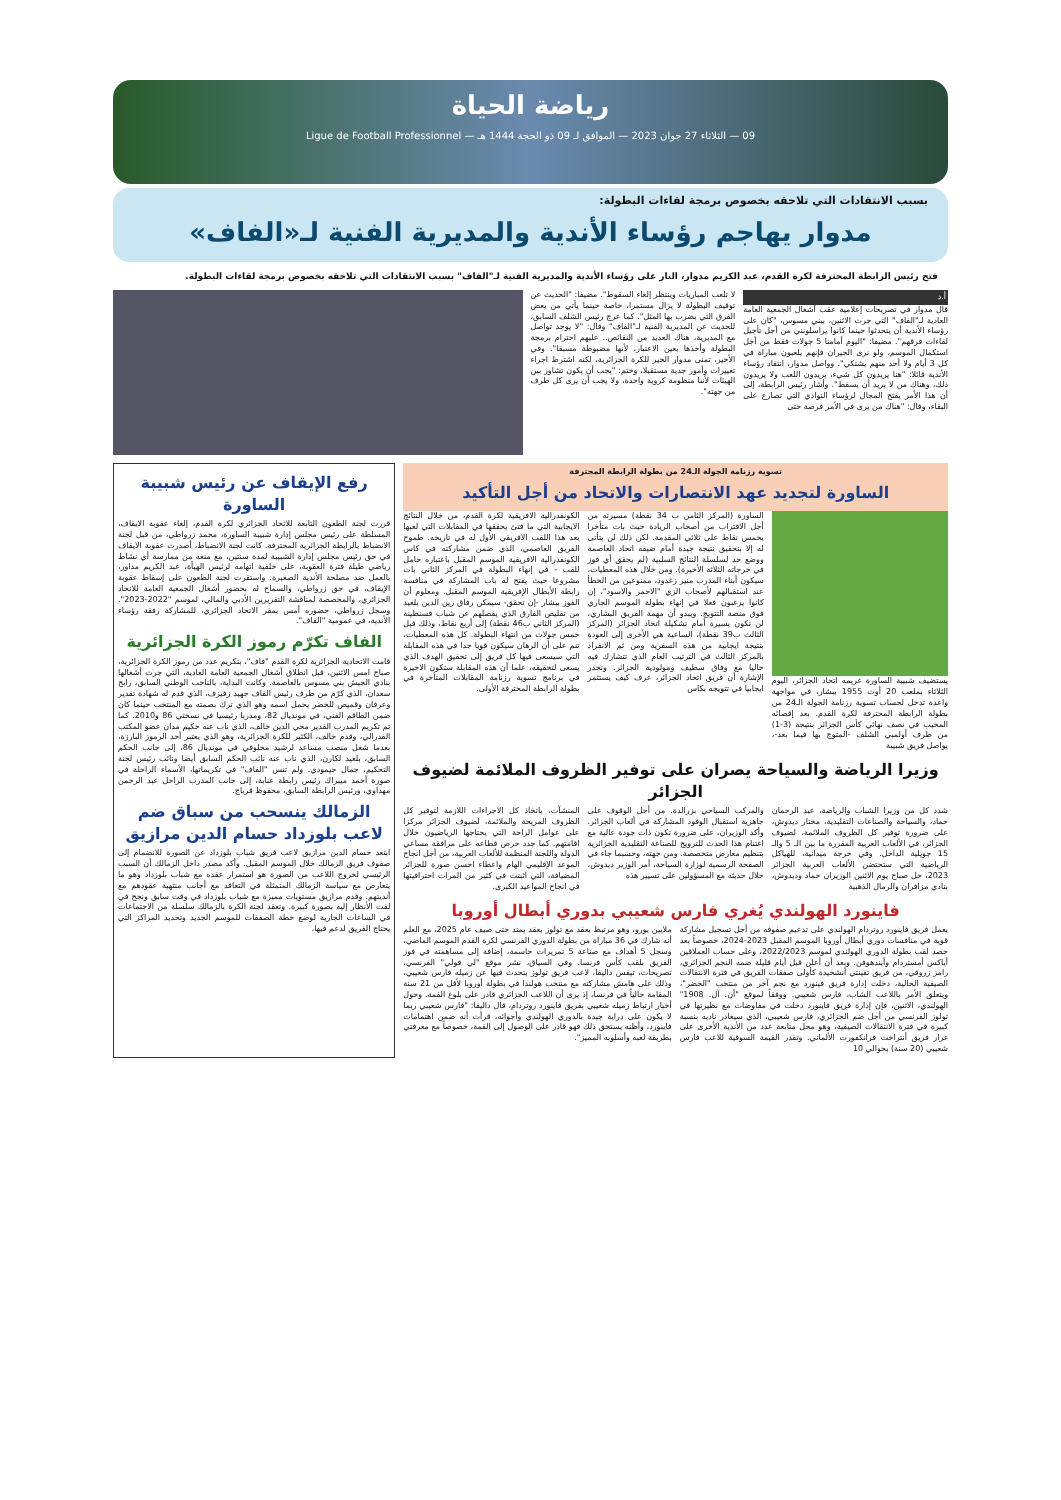رياضة الحياة
09 — الثلاثاء 27 جوان 2023 — الموافق لـ 09 ذو الحجة 1444 هـ — Ligue de Football Professionnel
بسبب الانتقادات التي تلاحقه بخصوص برمجة لقاءات البطولة:
مدوار يهاجم رؤساء الأندية والمديرية الفنية لـ«الفاف»
فتح رئيس الرابطة المحترفة لكرة القدم، عبد الكريم مدوار، النار على رؤساء الأندية والمديرية الفنية لـ"الفاف" بسبب الانتقادات التي تلاحقه بخصوص برمجة لقاءات البطولة.
أ.د
قال مدوار في تصريحات إعلامية عقب أشغال الجمعية العامة العادية لـ"الفاف" التي جرت الاثنين، ببني مسوس، "كان على رؤساء الأندية أن يتحدثوا حينما كانوا يراسلونني من أجل تأجيل لقاءات فرقهم". مضيفا: "اليوم أمامنا 5 جولات فقط من أجل استكمال الموسم، ولو نرى الجيران فإنهم يلعبون مباراة في كل 3 أيام ولا أحد منهم يشتكي". وواصل مدوار، انتقاد رؤساء الأندية قائلا: "هنا يريدون كل شيء، يريدون اللعب ولا يريدون ذلك، وهناك من لا يريد أن يسقط". وأشار رئيس الرابطة، إلى أن هذا الأمر يفتح المجال لرؤساء النوادي التي تصارع على البقاء، وقال: "هناك من يرى في الأمر فرصة حتى
لا تلعب المباريات وينتظر إلغاء السقوط". مضيفا: "الحديث عن توقيف البطولة لا يزال مستمرا، خاصة حينما يأتي من بعض الفرق التي يضرب بها المثل". كما عرج رئيس الشلف السابق، للحديث عن المديرية الفنية لـ"الفاف" وقال: "لا يوجد تواصل مع المديرية، هناك العديد من النقائص.. عليهم احترام برمجة البطولة وأخذها بعين الاعتبار، لأنها مضبوطة مسبقا". وفي الأخير، تمنى مدوار الخير للكرة الجزائرية، لكنه اشترط اجراء تغييرات وأمور جدية مستقبلا، وختم: "يجب أن يكون تشاور بين الهيئات لأننا منظومة كروية واحدة، ولا يجب أن يرى كل طرف من جهته".
تسوية رزنامة الجولة الـ24 من بطولة الرابطة المحترفة
الساورة لتجديد عهد الانتصارات والاتحاد من أجل التأكيد
يستضيف شبيبة الساورة غريمه اتحاد الجزائر، اليوم الثلاثاء بملعب 20 أوت 1955 ببشار، في مواجهة واعدة تدخل لحساب تسوية رزنامة الجولة الـ24 من بطولة الرابطة المحترفة لكرة القدم. بعد إقصائه المخيب في نصف نهائي كأس الجزائر بنتيجة (3-1) من طرف أولمبي الشلف -المتوج بها فيما بعد-، يواصل فريق شبيبة
الساورة (المركز الثامن ب 34 نقطة) مسيرته من أجل الاقتراب من أصحاب الريادة حيث بات متأخرا بخمس نقاط على ثلاثي المقدمة. لكن ذلك لن يتأتى له إلا بتحقيق نتيجة جيدة أمام ضيفه اتحاد العاصمة ووضع حد لسلسلة النتائج السلبية (لم يحقق أي فوز في خرجاته الثلاثة الأخيرة). ومن خلال هذه المعطيات، سيكون أبناء المدرب منير زغدود، ممنوعين من الخطأ عند استقبالهم لأصحاب الزي "الاحمر والاسود"، إن كانوا يرغبون فعلا في إنهاء بطولة الموسم الجاري فوق منصة التتويج. ويبدو أن مهمة الفريق البشاري، لن تكون يسيرة أمام تشكيلة اتحاد الجزائر (المركز الثالث ب39 نقطة)، الساعية هي الأخرى إلى العودة بنتيجة ايجابية من هذه السفرية ومن ثم الانفراد بالمركز الثالث في الترتيب العام الذي تتشارك فيه حاليا مع وفاق سطيف ومولودية الجزائر. وتجدر الإشارة أن فريق اتحاد الجزائر، عرف كيف يستثمر ايجابيا في تتويجه بكاس
الكونفدرالية الافريقية لكرة القدم، من خلال النتائج الايجابية التي ما فتئ يحققها في المقابلات التي لعبها بعد هذا اللقب الافريقي الأول له في تاريخه. طموح الفريق العاصمي، الذي ضمن مشاركته في كاس الكونفدرالية الافريقية الموسم المقبل باعتباره حامل للقب - في إنهاء البطولة في المركز الثاني بات مشروعا حيث يفتح له باب المشاركة في منافسة رابطة الأبطال الإفريقية الموسم المقبل. ومعلوم أن الفوز ببشار -إن تحقق- سيمكن رفاق زين الدين بلعيد من تقليص الفارق الذي يفصلهم عن شباب قسنطينة (المركز الثاني ب46 نقطة) إلى أربع نقاط، وذلك قبل خمس جولات من انتهاء البطولة. كل هذه المعطيات، تنم على أن الرهان سيكون قويا جدا في هذه المقابلة التي سيسعى فيها كل فريق إلى تحقيق الهدف الذي يسعى لتحقيقه، علما أن هذه المقابلة ستكون الاخيرة في برنامج تسوية رزنامة المقابلات المتأخرة في بطولة الرابطة المحترفة الأولى.
وزيرا الرياضة والسياحة يصران على توفير الظروف الملائمة لضيوف الجزائر
شدد كل من وزيرا الشباب والرياضة، عبد الرحمان حماد، والسياحة والصناعات التقليدية، مختار ديدوش، على ضرورة توفير كل الظروف الملائمة، لضيوف الجزائر، في الألعاب العربية المقررة ما بين الـ 5 والـ 15 جويلية الداخل. وفي خرجة ميدانية، للهياكل الرياضية التي ستحتضن الألعاب العربية الجزائر 2023، حل صباح يوم الاثنين الوزيران حماد وديدوش، بنادي مزافران والرمال الذهبية
والمركب السياحي بزرالدة. من أجل الوقوف على جاهزية استقبال الوفود المشاركة في ألعاب الجزائر. وأكد الوزيران، على ضرورة تكون ذات جودة عالية مع اغتنام هذا الحدث للترويج للصناعة التقليدية الجزائرية بتنظيم معارض متخصصة. ومن جهته، وحسبما جاء في الصفحة الرسمية لوزارة السياحة، أمر الوزير ديدوش، خلال حديثه مع المسؤولين على تسيير هذه
المنشآت، باتخاذ كل الاجراءات اللازمة لتوفير كل الظروف المريحة والملائمة، لضيوف الجزائر مركزا على عوامل الراحة التي يحتاجها الرياضيون خلال اقامتهم. كما جدد حرص قطاعه على مرافقة مساعي الدولة واللجنة المنظمة للألعاب العربية، من أجل انجاح الموعد الإقليمي الهام واعطاء احسن صورة للجزائر المضيافة، التي اثبتت في كثير من المرات احترافيتها في انجاح المواعيد الكبرى.
فاينورد الهولندي يُغري فارس شعيبي بدوري أبطال أوروبا
يعمل فريق فاينورد روتردام الهولندي على تدعيم صفوفه من أجل تسجيل مشاركة قوية في منافسات دوري أبطال أوروبا الموسم المقبل 2023-2024، خصوصاً بعد حصد لقب بطولة الدوري الهولندي لموسم 2022/2023، وعلى حساب العملاقين أياكس أمستردام وأيندهوفن. وبعد أن أعلن قبل أيام قليلة ضمه النجم الجزائري، رامز زروقي، من فريق تفينتي أنشخيدة كأولى صفقات الفريق في فترة الانتقالات الصيفية الحالية، دخلت إدارة فريق فينورد مع نجم آخر من منتخب "الخضر"، ويتعلق الأمر باللاعب الشاب، فارس شعيبي. ووفقاً لموقع "أن. آل. 1908" الهولندي، الاثنين، فإن إدارة فريق فاينورد دخلت في مفاوضات مع نظيرتها في تولوز الفرنسي من أجل ضم الجزائري، فارس شعيبي، الذي سيغادر ناديه بنسبة كبيرة في فترة الانتقالات الصيفية، وهو محل متابعة عدد من الأندية الأخرى على غرار فريق أنتراخت فرانكفورت الألماني. وتقدر القيمة السوقية للاعب فارس شعيبي (20 سنة) بحوالي 10
ملايين يورو، وهو مرتبط بعقد مع تولوز بعقد يمتد حتى صيف عام 2025، مع العلم أنه شارك في 36 مباراة من بطولة الدوري الفرنسي لكرة القدم الموسم الماضي، وسجل 5 أهداف مع صناعة 5 تمريرات حاسمة، إضافة إلى مساهمته في فوز الفريق بلقب كأس فرنسا. وفي السياق، نشر موقع "لي فولي" الفرنسي، تصريحات، تيفس داليفا، لاعب فريق تولوز يتحدث فيها عن زميله فارس شعيبي، وذلك على هامش مشاركته مع منتخب هولندا في بطولة أوروبا لأقل من 21 سنة المقامة حالياً في فرنسا، إذ يرى أن اللاعب الجزائري قادر على بلوغ القمة. وحول أخبار ارتباط زميله شعيبي بفريق فاينورد روتردام، قال داليفا: "فارس شعيبي ربما لا يكون على دراية جيدة بالدوري الهولندي وأجوائه، قرأت أنه ضمن اهتمامات فاينورد، وأظنه يستحق ذلك فهو قادر على الوصول إلى القمة، خصوصاً مع معرفتي بطريقة لعبه وأسلوبه المميز".
رفع الإيقاف عن رئيس شبيبة الساورة
قررت لجنة الطعون التابعة للاتحاد الجزائري لكرة القدم، إلغاء عقوبة الايقاف، المسلطة على رئيس مجلس إدارة شبيبة الساورة، محمد زرواطي، من قبل لجنة الانضباط بالرابطة الجزائرية المحترفة. كانت لجنة الانضباط، أصدرت عقوبة الايقاف في حق رئيس مجلس إدارة الشبيبة لمدة سنتين، مع منعه من ممارسة أي نشاط رياضي طيلة فترة العقوبة، على خلفية اتهامه لرئيس الهيأة، عبد الكريم مداور، بالعمل ضد مصلحة الأندية الصغيرة. واستقرت لجنة الطعون على إسقاط عقوبة الإيقاف، في حق زرواطي، والسماح له بحضور أشغال الجمعية العامة للاتحاد الجزائري، والمخصصة لمناقشة التقريرين الأدبي والمالي، لموسم "2022-2023". وسجل زرواطي، حضوره أمس بمقر الاتحاد الجزائري، للمشاركة رفقة رؤساء الأندية، في عمومية "الفاف".
الفاف تكرّم رموز الكرة الجزائرية
قامت الاتحادية الجزائرية لكرة القدم "فاف"، بتكريم عدد من رموز الكرة الجزائرية، صباح امس الاثنين، قبل انطلاق أشغال الجمعية العامة العادية، التي جرت أشغالها بنادي الجيش بني مسوس بالعاصمة. وكانت البداية، بالناخب الوطني السابق، رابح سعدان، الذي كرّم من طرف رئيس الفاف جهيد زفيزف، الذي قدم له شهادة تقدير وعرفان وقميص للخضر يحمل اسمه وهو الذي ترك بصمته مع المنتخب حينما كان ضمن الطاقم الفني، في مونديال 82، ومدربا رئيسيا في نسختي 86 و2010. كما تم تكريم المدرب القدير محي الدين خالف، الذي ناب عنه حكيم مدان عضو المكتب الفدرالي، وقدم خالف، الكثير للكرة الجزائرية، وهو الذي يعتبر أحد الرموز البارزة، بعدما شغل منصب مساعد لرشيد مخلوفي في مونديال 86، إلى جانب الحكم السابق، بلعيد لكارن، الذي ناب عنه نائب الحكم السابق أيضا ونائب رئيس لجنة التحكيم، جمال حيمودي. ولم تنس "الفاف" في تكريماتها، الأسماء الراحلة في صورة أحمد ميبراك رئيس رابطة عنابة، إلى جانب المدرب الراحل عبد الرحمن مهداوي، ورئيس الرابطة السابق، محفوظ قرباج.
الزمالك ينسحب من سباق ضم لاعب بلوزداد حسام الدين مرازيق
ابتعد حسام الدين مرازيق لاعب فريق شباب بلوزداد عن الصورة للانضمام إلى صفوف فريق الزمالك خلال الموسم المقبل. وأكد مصدر داخل الزمالك أن السبب الرئيسي لخروج اللاعب من الصورة هو استمرار عقده مع شباب بلوزداد وهو ما يتعارض مع سياسة الزمالك المتمثلة في التعاقد مع أجانب منتهية عقودهم مع أنديتهم. وقدم مرازيق مستويات مميزة مع شباب بلوزداد في وقت سابق ونجح في لفت الأنظار إليه بصورة كبيرة. وتعقد لجنة الكرة بالزمالك سلسلة من الاجتماعات في الساعات الجارية لوضع خطة الصفقات للموسم الجديد وتحديد المراكز التي يحتاج الفريق لدعم فيها.